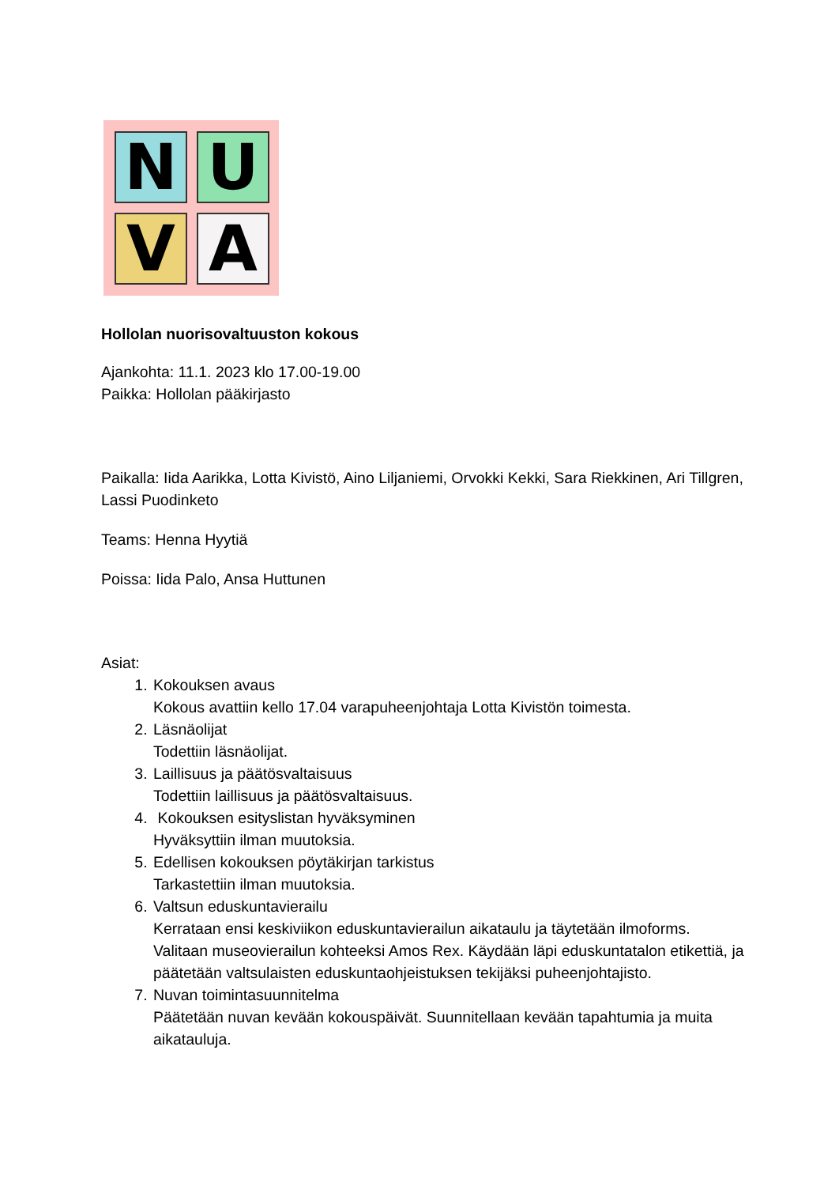N
U
V
A
Hollolan nuorisovaltuuston kokous
Ajankohta: 11.1. 2023 klo 17.00-19.00
Paikka: Hollolan pääkirjasto
Paikalla: Iida Aarikka, Lotta Kivistö, Aino Liljaniemi, Orvokki Kekki, Sara Riekkinen, Ari Tillgren, Lassi Puodinketo
Teams: Henna Hyytiä
Poissa: Iida Palo, Ansa Huttunen
Asiat:
1. Kokouksen avaus
Kokous avattiin kello 17.04 varapuheenjohtaja Lotta Kivistön toimesta.
2. Läsnäolijat
Todettiin läsnäolijat.
3. Laillisuus ja päätösvaltaisuus
Todettiin laillisuus ja päätösvaltaisuus.
4. Kokouksen esityslistan hyväksyminen
Hyväksyttiin ilman muutoksia.
5. Edellisen kokouksen pöytäkirjan tarkistus
Tarkastettiin ilman muutoksia.
6. Valtsun eduskuntavierailu
Kerrataan ensi keskiviikon eduskuntavierailun aikataulu ja täytetään ilmoforms. Valitaan museovierailun kohteeksi Amos Rex. Käydään läpi eduskuntatalon etikettiä, ja päätetään valtsulaisten eduskuntaohjeistuksen tekijäksi puheenjohtajisto.
7. Nuvan toimintasuunnitelma
Päätetään nuvan kevään kokouspäivät. Suunnitellaan kevään tapahtumia ja muita aikatauluja.